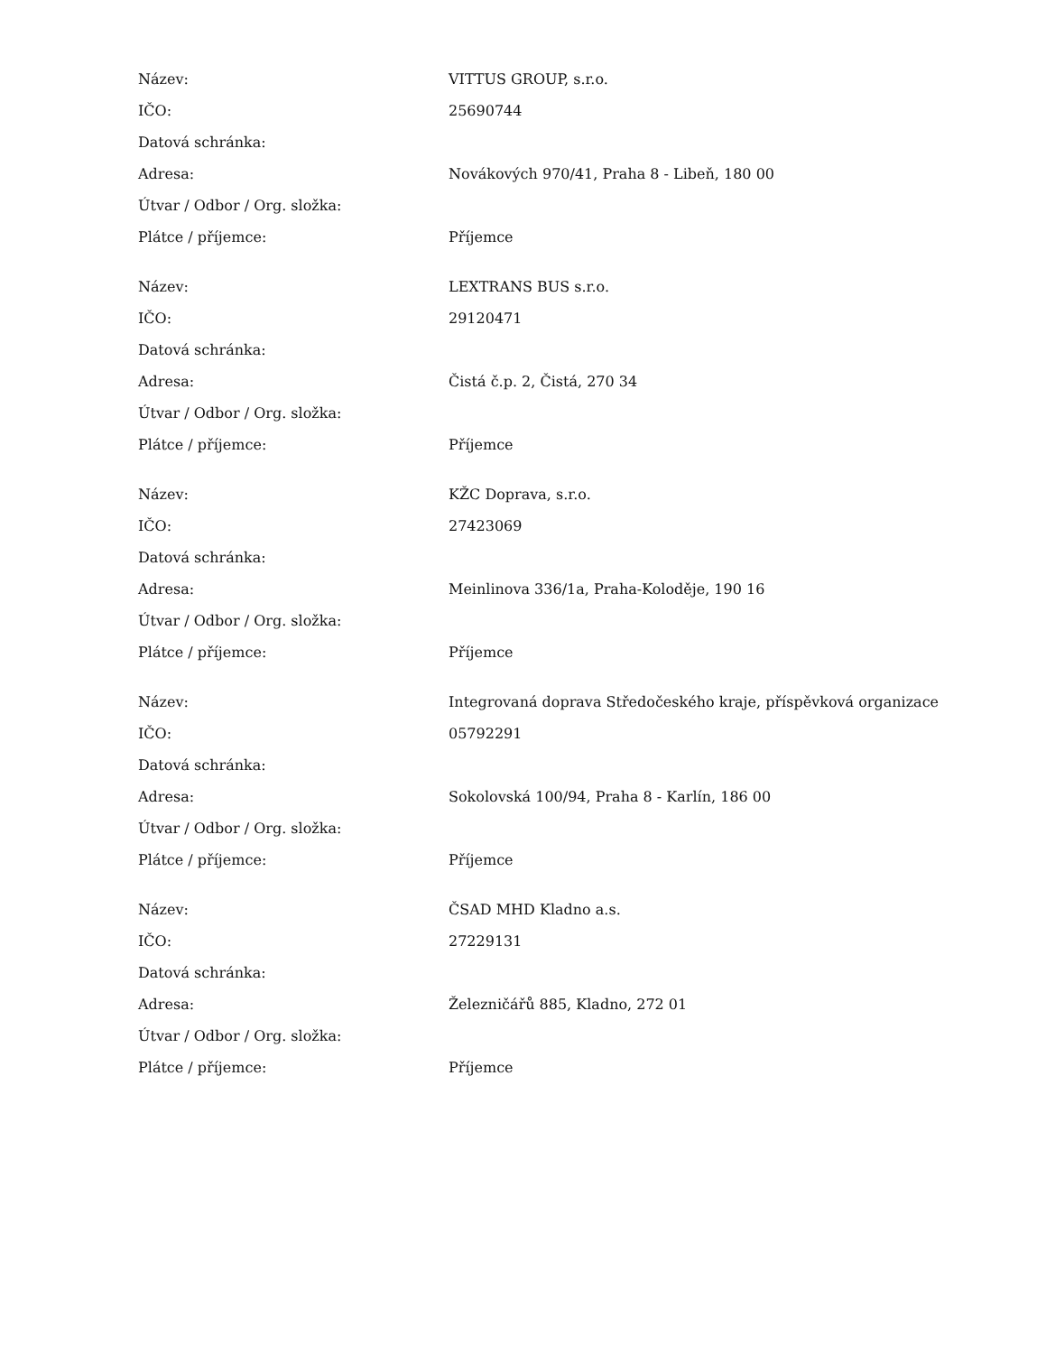| Název: | VITTUS GROUP, s.r.o. |
| IČO: | 25690744 |
| Datová schránka: | |
| Adresa: | Novákových 970/41, Praha 8 - Libeň, 180 00 |
| Útvar / Odbor / Org. složka: | |
| Plátce / příjemce: | Příjemce |
| Název: | LEXTRANS BUS s.r.o. |
| IČO: | 29120471 |
| Datová schránka: | |
| Adresa: | Čistá č.p. 2, Čistá, 270 34 |
| Útvar / Odbor / Org. složka: | |
| Plátce / příjemce: | Příjemce |
| Název: | KŽC Doprava, s.r.o. |
| IČO: | 27423069 |
| Datová schránka: | |
| Adresa: | Meinlinova 336/1a, Praha-Koloděje, 190 16 |
| Útvar / Odbor / Org. složka: | |
| Plátce / příjemce: | Příjemce |
| Název: | Integrovaná doprava Středočeského kraje, příspěvková organizace |
| IČO: | 05792291 |
| Datová schránka: | |
| Adresa: | Sokolovská 100/94, Praha 8 - Karlín, 186 00 |
| Útvar / Odbor / Org. složka: | |
| Plátce / příjemce: | Příjemce |
| Název: | ČSAD MHD Kladno a.s. |
| IČO: | 27229131 |
| Datová schránka: | |
| Adresa: | Železničářů 885, Kladno, 272 01 |
| Útvar / Odbor / Org. složka: | |
| Plátce / příjemce: | Příjemce |